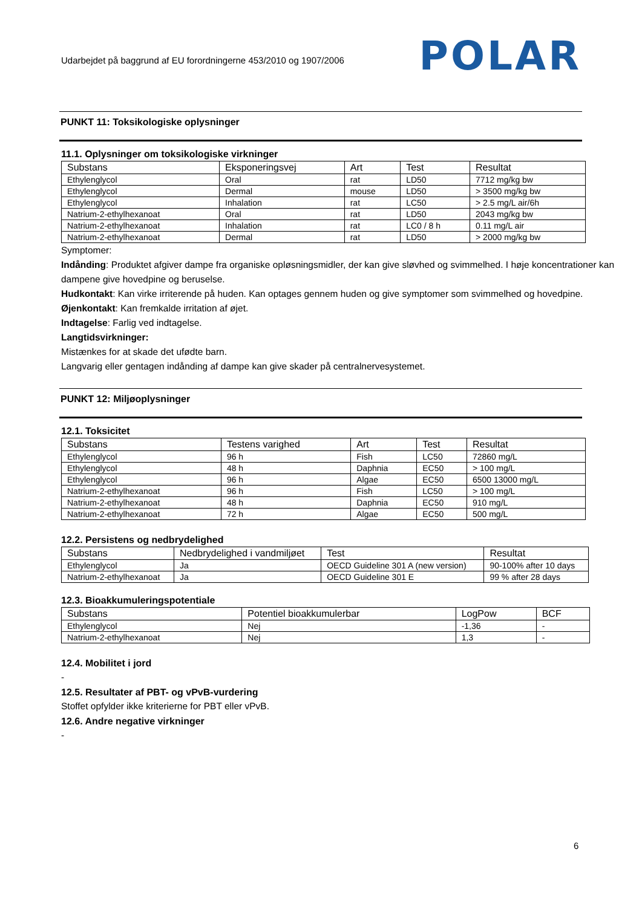Udarbejdet på baggrund af EU forordningerne 453/2010 og 1907/2006
POLAR
PUNKT 11: Toksikologiske oplysninger
11.1. Oplysninger om toksikologiske virkninger
| Substans | Eksponeringsvej | Art | Test | Resultat |
| --- | --- | --- | --- | --- |
| Ethylenglycol | Oral | rat | LD50 | 7712 mg/kg bw |
| Ethylenglycol | Dermal | mouse | LD50 | > 3500 mg/kg bw |
| Ethylenglycol | Inhalation | rat | LC50 | > 2.5 mg/L air/6h |
| Natrium-2-ethylhexanoat | Oral | rat | LD50 | 2043 mg/kg bw |
| Natrium-2-ethylhexanoat | Inhalation | rat | LC0 / 8 h | 0.11 mg/L air |
| Natrium-2-ethylhexanoat | Dermal | rat | LD50 | > 2000 mg/kg bw |
Symptomer:
Indånding: Produktet afgiver dampe fra organiske opløsningsmidler, der kan give sløvhed og svimmelhed. I høje koncentrationer kan dampene give hovedpine og beruselse.
Hudkontakt: Kan virke irriterende på huden. Kan optages gennem huden og give symptomer som svimmelhed og hovedpine.
Øjenkontakt: Kan fremkalde irritation af øjet.
Indtagelse: Farlig ved indtagelse.
Langtidsvirkninger:
Mistænkes for at skade det ufødte barn.
Langvarig eller gentagen indånding af dampe kan give skader på centralnervesystemet.
PUNKT 12: Miljøoplysninger
12.1. Toksicitet
| Substans | Testens varighed | Art | Test | Resultat |
| --- | --- | --- | --- | --- |
| Ethylenglycol | 96 h | Fish | LC50 | 72860 mg/L |
| Ethylenglycol | 48 h | Daphnia | EC50 | > 100 mg/L |
| Ethylenglycol | 96 h | Algae | EC50 | 6500 13000 mg/L |
| Natrium-2-ethylhexanoat | 96 h | Fish | LC50 | > 100 mg/L |
| Natrium-2-ethylhexanoat | 48 h | Daphnia | EC50 | 910 mg/L |
| Natrium-2-ethylhexanoat | 72 h | Algae | EC50 | 500 mg/L |
12.2. Persistens og nedbrydelighed
| Substans | Nedbrydelighed i vandmiljøet | Test | Resultat |
| --- | --- | --- | --- |
| Ethylenglycol | Ja | OECD Guideline 301 A (new version) | 90-100% after 10 days |
| Natrium-2-ethylhexanoat | Ja | OECD Guideline 301 E | 99 % after 28 days |
12.3. Bioakkumuleringspotentiale
| Substans | Potentiel bioakkumulerbar | LogPow | BCF |
| --- | --- | --- | --- |
| Ethylenglycol | Nej | -1,36 | - |
| Natrium-2-ethylhexanoat | Nej | 1,3 | - |
12.4. Mobilitet i jord
-
12.5. Resultater af PBT- og vPvB-vurdering
Stoffet opfylder ikke kriterierne for PBT eller vPvB.
12.6. Andre negative virkninger
-
6